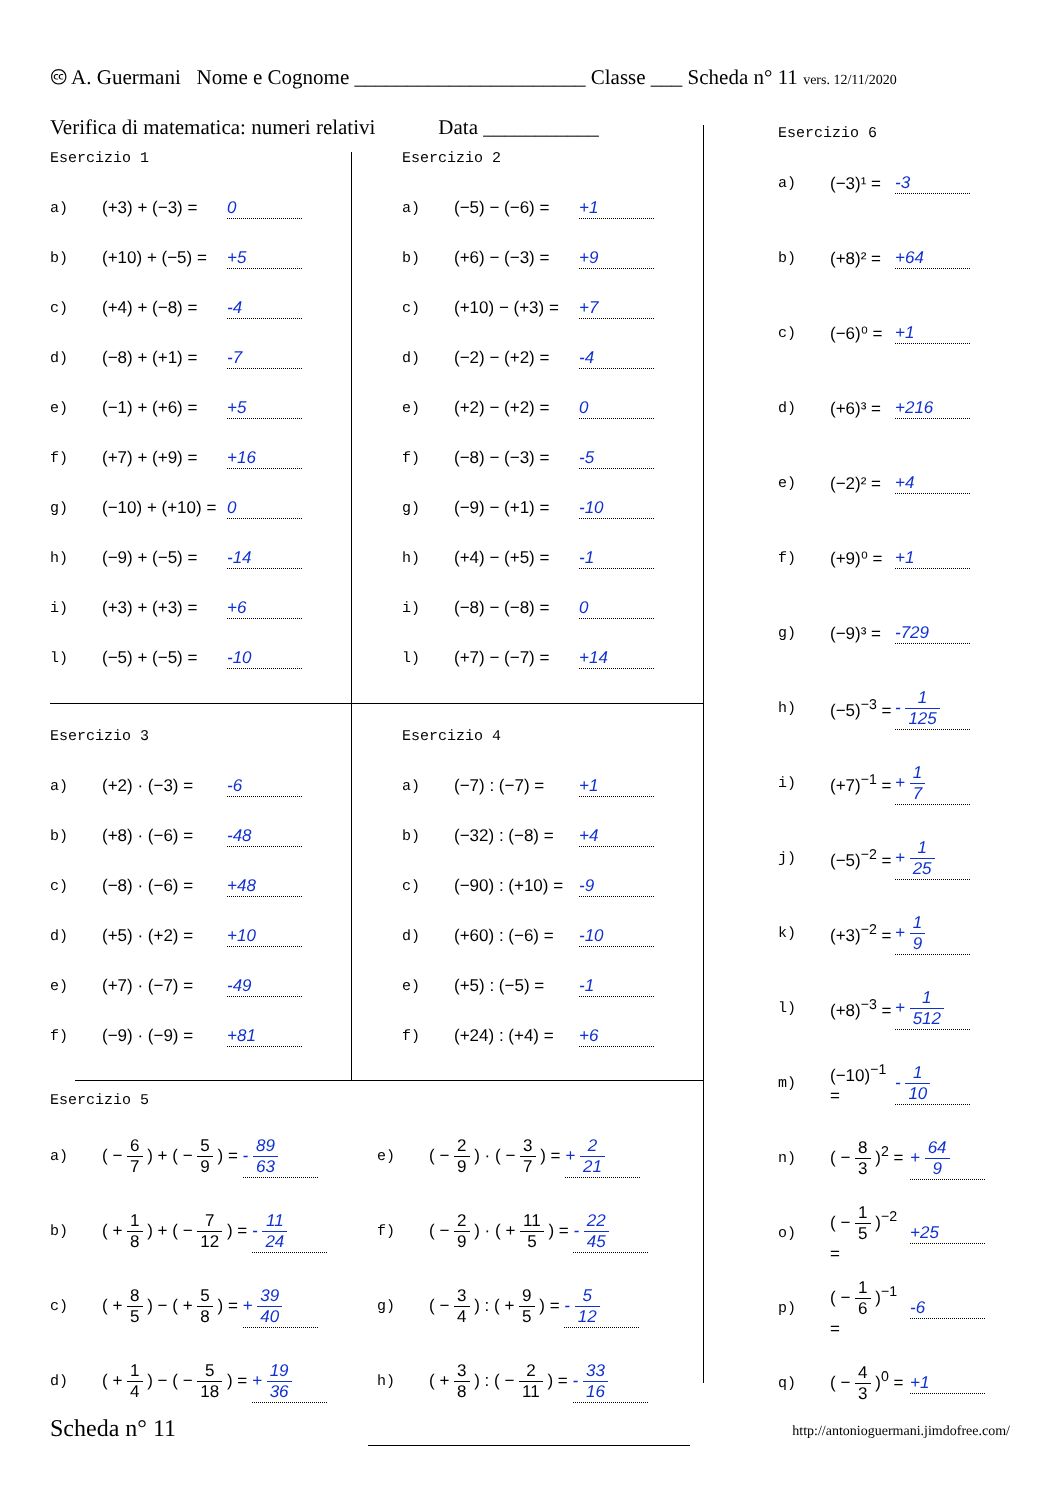🅭 A. Guermani Nome e Cognome ______________________ Classe ___ Scheda n° 11 vers. 12/11/2020
Verifica di matematica: numeri relativi Data ___________
Esercizio 1
a) (+3) + (−3) = 0
b) (+10) + (−5) = +5
c) (+4) + (−8) = -4
d) (−8) + (+1) = -7
e) (−1) + (+6) = +5
f) (+7) + (+9) = +16
g) (−10) + (+10) = 0
h) (−9) + (−5) = -14
i) (+3) + (+3) = +6
l) (−5) + (−5) = -10
Esercizio 2
a) (−5) − (−6) = +1
b) (+6) − (−3) = +9
c) (+10) − (+3) = +7
d) (−2) − (+2) = -4
e) (+2) − (+2) = 0
f) (−8) − (−3) = -5
g) (−9) − (+1) = -10
h) (+4) − (+5) = -1
i) (−8) − (−8) = 0
l) (+7) − (−7) = +14
Esercizio 3
a) (+2) · (−3) = -6
b) (+8) · (−6) = -48
c) (−8) · (−6) = +48
d) (+5) · (+2) = +10
e) (+7) · (−7) = -49
f) (−9) · (−9) = +81
Esercizio 4
a) (−7) : (−7) = +1
b) (−32) : (−8) = +4
c) (−90) : (+10) = -9
d) (+60) : (−6) = -10
e) (+5) : (−5) = -1
f) (+24) : (+4) = +6
Esercizio 5
a) ( − 6 7 ) + ( − 5 9 ) = - 89 63
b) ( + 1 8 ) + ( − 7 12 ) = - 11 24
c) ( + 8 5 ) − ( + 5 8 ) = + 39 40
d) ( + 1 4 ) − ( − 5 18 ) = + 19 36
e) ( − 2 9 ) · ( − 3 7 ) = + 2 21
f) ( − 2 9 ) · ( + 11 5 ) = - 22 45
g) ( − 3 4 ) : ( + 9 5 ) = - 5 12
h) ( + 3 8 ) : ( − 2 11 ) = - 33 16
Esercizio 6
a) (−3)¹ = -3
b) (+8)² = +64
c) (−6)⁰ = +1
d) (+6)³ = +216
e) (−2)² = +4
f) (+9)⁰ = +1
g) (−9)³ = -729
h) (−5)<sup>−3</sup> = - 1 125
i) (+7)<sup>−1</sup> = + 1 7
j) (−5)<sup>−2</sup> = + 1 25
k) (+3)<sup>−2</sup> = + 1 9
l) (+8)<sup>−3</sup> = + 1 512
m) (−10)<sup>−1</sup> = - 1 10
n) ( − 8 3 )<sup>2</sup> = + 64 9
o) ( − 1 5 )<sup>−2</sup> = +25
p) ( − 1 6 )<sup>−1</sup> = -6
q) ( − 4 3 )<sup>0</sup> = +1
Scheda n° 11 http://antonioguermani.jimdofree.com/